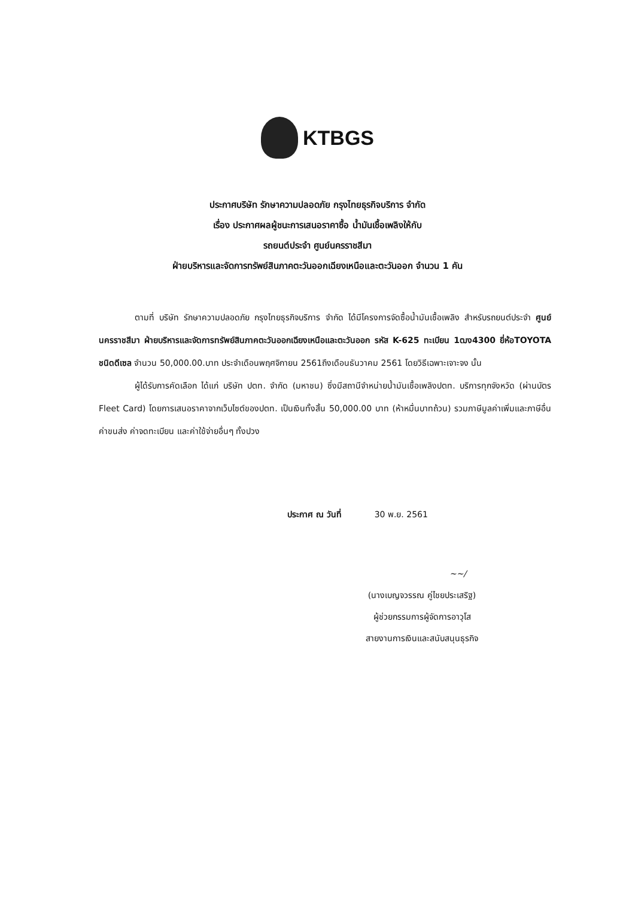KTBGS
ประกาศบริษัท รักษาความปลอดภัย กรุงไทยธุรกิจบริการ จำกัด
เรื่อง ประกาศผลผู้ชนะการเสนอราคาซื้อ น้ำมันเชื้อเพลิงให้กับ
รถยนต์ประจำ ศูนย์นครราชสีมา
ฝ่ายบริหารและจัดการทรัพย์สินภาคตะวันออกเฉียงเหนือและตะวันออก จำนวน 1 คัน
ตามที่ บริษัท รักษาความปลอดภัย กรุงไทยธุรกิจบริการ จำกัด ได้มีโครงการจัดซื้อน้ำมันเชื้อเพลิง สำหรับรถยนต์ประจำ ศูนย์นครราชสีมา ฝ่ายบริหารและจัดการทรัพย์สินภาคตะวันออกเฉียงเหนือและตะวันออก รหัส K-625 ทะเบียน 1ฒง4300 ยี่ห้อTOYOTA ชนิดดีเซล จำนวน 50,000.00.บาท ประจำเดือนพฤศจิกายน 2561ถึงเดือนธันวาคม 2561 โดยวิธีเฉพาะเจาะจง นั้น
ผู้ได้รับการคัดเลือก ได้แก่ บริษัท ปตท. จำกัด (มหาชน) ซึ่งมีสถานีจำหน่ายน้ำมันเชื้อเพลิงปตท. บริการทุกจังหวัด (ผ่านบัตร Fleet Card) โดยการเสนอราคาจากเว็บไซต์ของปตท. เป็นเงินทั้งสิ้น 50,000.00 บาท (ห้าหมื่นบาทถ้วน) รวมภาษีมูลค่าเพิ่มและภาษีอื่น ค่าขนส่ง ค่าจดทะเบียน และค่าใช้จ่ายอื่นๆ ทั้งปวง
ประกาศ ณ วันที่ 30 พ.ย. 2561
~~/
(นางเบญจวรรณ คู่ไชยประเสริฐ)
ผู้ช่วยกรรมการผู้จัดการอาวุโส
สายงานการเงินและสนับสนุนธุรกิจ